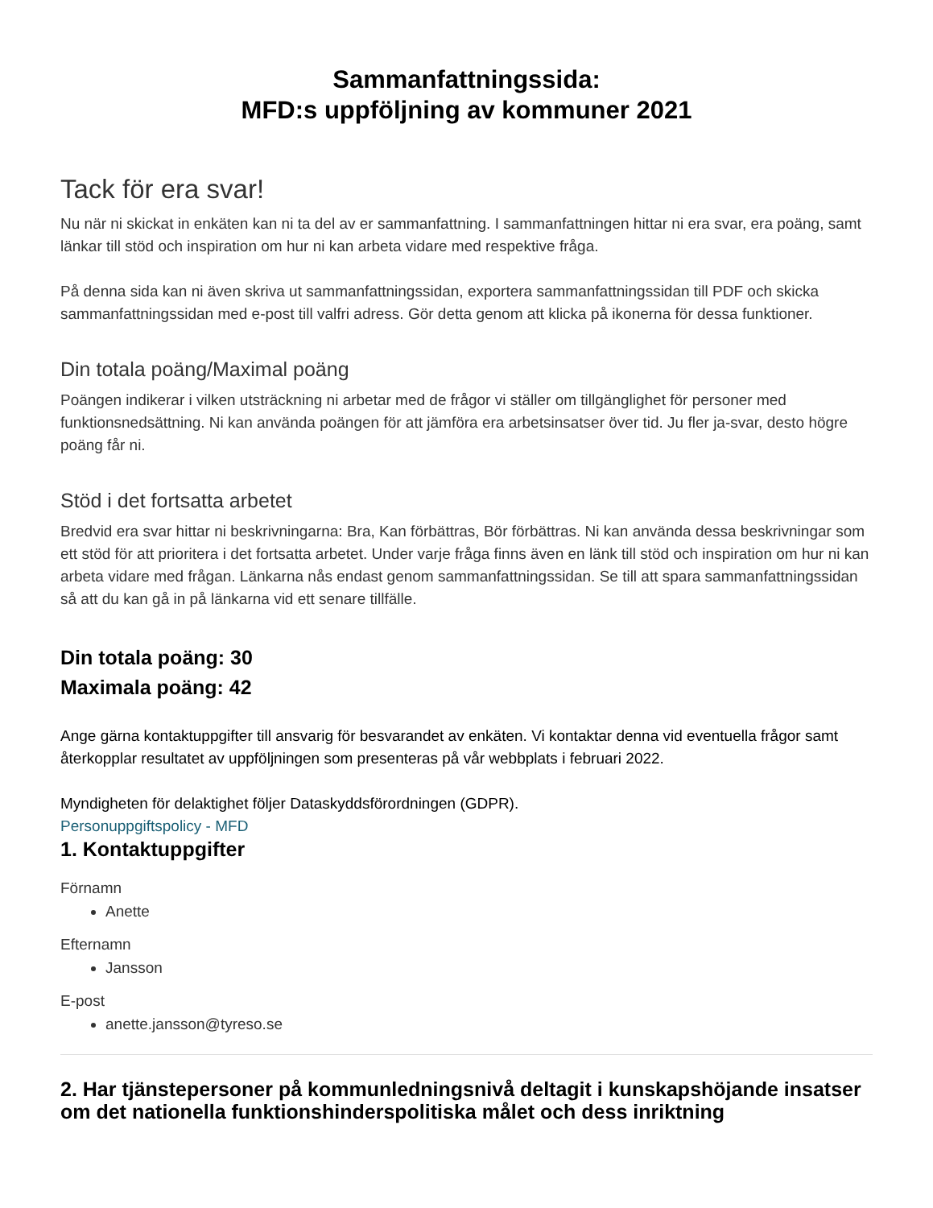Sammanfattningssida:
MFD:s uppföljning av kommuner 2021
Tack för era svar!
Nu när ni skickat in enkäten kan ni ta del av er sammanfattning. I sammanfattningen hittar ni era svar, era poäng, samt länkar till stöd och inspiration om hur ni kan arbeta vidare med respektive fråga.
På denna sida kan ni även skriva ut sammanfattningssidan, exportera sammanfattningssidan till PDF och skicka sammanfattningssidan med e-post till valfri adress. Gör detta genom att klicka på ikonerna för dessa funktioner.
Din totala poäng/Maximal poäng
Poängen indikerar i vilken utsträckning ni arbetar med de frågor vi ställer om tillgänglighet för personer med funktionsnedsättning. Ni kan använda poängen för att jämföra era arbetsinsatser över tid. Ju fler ja-svar, desto högre poäng får ni.
Stöd i det fortsatta arbetet
Bredvid era svar hittar ni beskrivningarna: Bra, Kan förbättras, Bör förbättras. Ni kan använda dessa beskrivningar som ett stöd för att prioritera i det fortsatta arbetet. Under varje fråga finns även en länk till stöd och inspiration om hur ni kan arbeta vidare med frågan. Länkarna nås endast genom sammanfattningssidan. Se till att spara sammanfattningssidan så att du kan gå in på länkarna vid ett senare tillfälle.
Din totala poäng: 30
Maximala poäng: 42
Ange gärna kontaktuppgifter till ansvarig för besvarandet av enkäten. Vi kontaktar denna vid eventuella frågor samt återkopplar resultatet av uppföljningen som presenteras på vår webbplats i februari 2022.
Myndigheten för delaktighet följer Dataskyddsförordningen (GDPR).
Personuppgiftspolicy - MFD
1. Kontaktuppgifter
Förnamn
Anette
Efternamn
Jansson
E-post
anette.jansson@tyreso.se
2. Har tjänstepersoner på kommunledningsnivå deltagit i kunskapshöjande insatser om det nationella funktionshinderspolitiska målet och dess inriktning